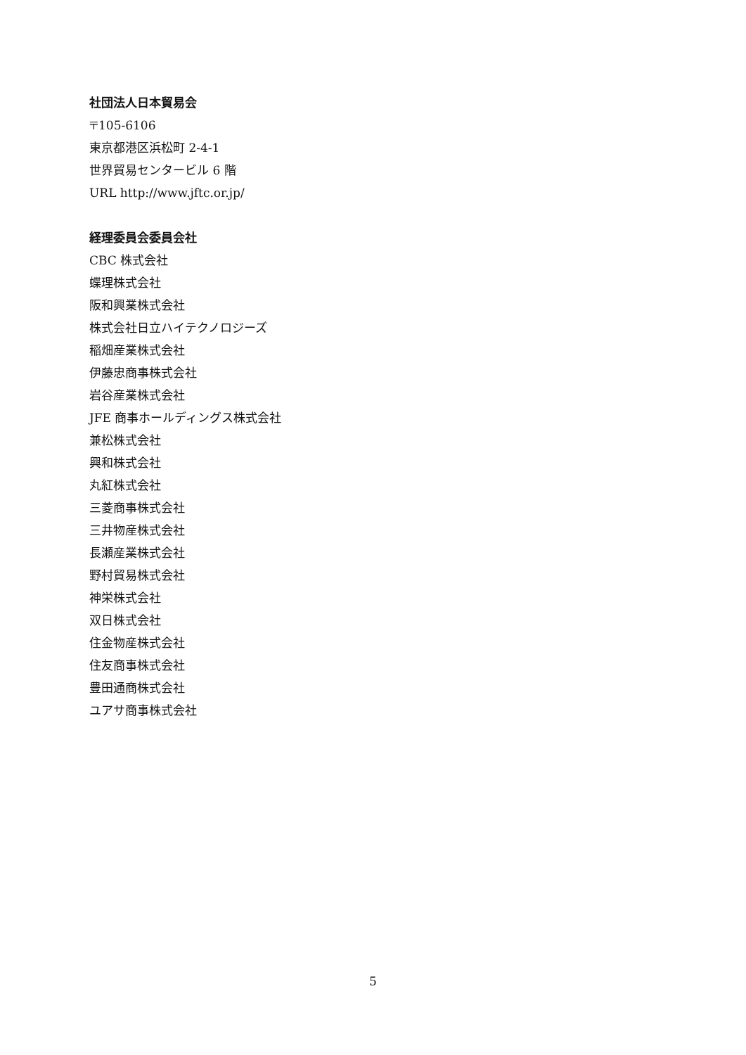社団法人日本貿易会
〒105-6106
東京都港区浜松町 2-4-1
世界貿易センタービル 6 階
URL http://www.jftc.or.jp/
経理委員会委員会社
CBC 株式会社
蝶理株式会社
阪和興業株式会社
株式会社日立ハイテクノロジーズ
稲畑産業株式会社
伊藤忠商事株式会社
岩谷産業株式会社
JFE 商事ホールディングス株式会社
兼松株式会社
興和株式会社
丸紅株式会社
三菱商事株式会社
三井物産株式会社
長瀬産業株式会社
野村貿易株式会社
神栄株式会社
双日株式会社
住金物産株式会社
住友商事株式会社
豊田通商株式会社
ユアサ商事株式会社
5